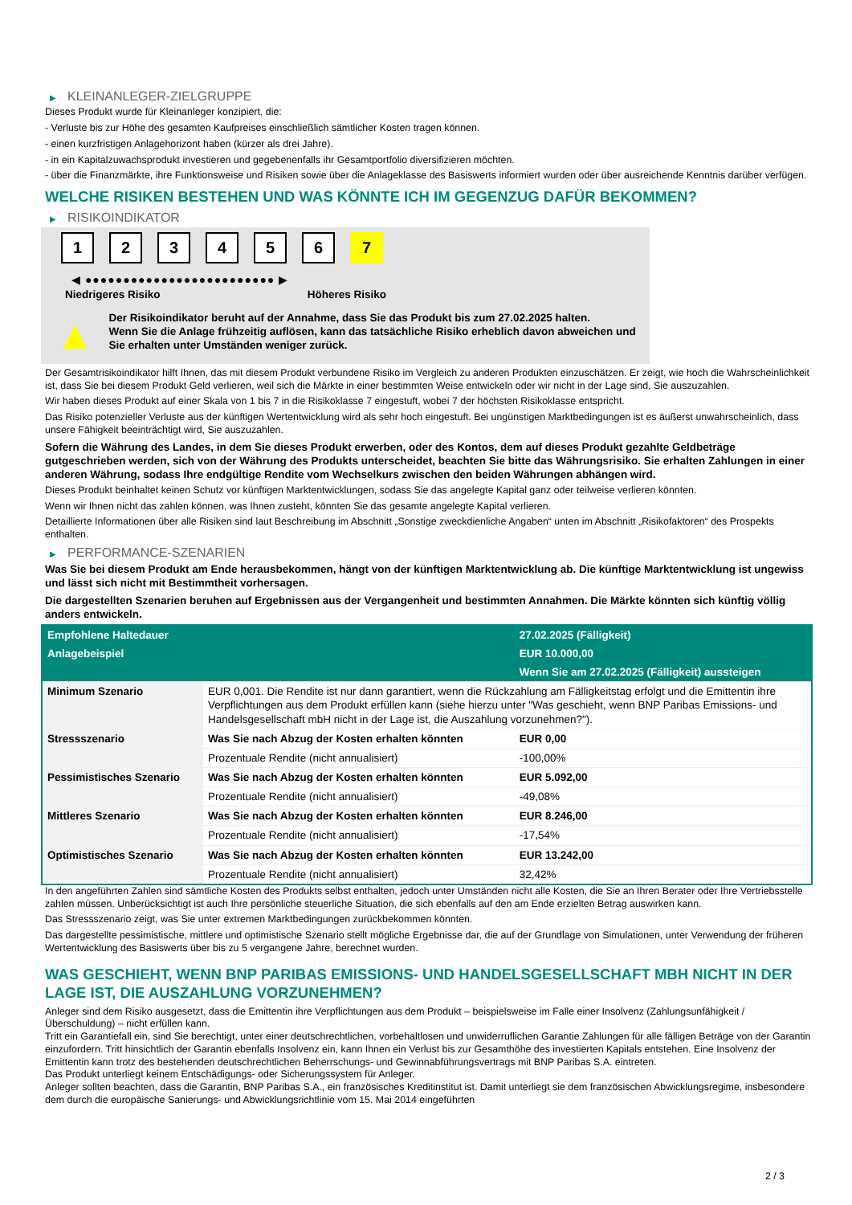▶ KLEINANLEGER-ZIELGRUPPE
Dieses Produkt wurde für Kleinanleger konzipiert, die:
- Verluste bis zur Höhe des gesamten Kaufpreises einschließlich sämtlicher Kosten tragen können.
- einen kurzfristigen Anlagehorizont haben (kürzer als drei Jahre).
- in ein Kapitalzuwachsprodukt investieren und gegebenenfalls ihr Gesamtportfolio diversifizieren möchten.
- über die Finanzmärkte, ihre Funktionsweise und Risiken sowie über die Anlageklasse des Basiswerts informiert wurden oder über ausreichende Kenntnis darüber verfügen.
WELCHE RISIKEN BESTEHEN UND WAS KÖNNTE ICH IM GEGENZUG DAFÜR BEKOMMEN?
▶ RISIKOINDIKATOR
1 2 3 4 5 6 7
◀ ●●●●●●●●●●●●●●●●●●●●●●●●● ▶
Niedrigeres Risiko Höheres Risiko
▲
Der Risikoindikator beruht auf der Annahme, dass Sie das Produkt bis zum 27.02.2025 halten.
Wenn Sie die Anlage frühzeitig auflösen, kann das tatsächliche Risiko erheblich davon abweichen und Sie erhalten unter Umständen weniger zurück.
Der Gesamtrisikoindikator hilft Ihnen, das mit diesem Produkt verbundene Risiko im Vergleich zu anderen Produkten einzuschätzen. Er zeigt, wie hoch die Wahrscheinlichkeit ist, dass Sie bei diesem Produkt Geld verlieren, weil sich die Märkte in einer bestimmten Weise entwickeln oder wir nicht in der Lage sind, Sie auszuzahlen.
Wir haben dieses Produkt auf einer Skala von 1 bis 7 in die Risikoklasse 7 eingestuft, wobei 7 der höchsten Risikoklasse entspricht.
Das Risiko potenzieller Verluste aus der künftigen Wertentwicklung wird als sehr hoch eingestuft. Bei ungünstigen Marktbedingungen ist es äußerst unwahrscheinlich, dass unsere Fähigkeit beeinträchtigt wird, Sie auszuzahlen.
Sofern die Währung des Landes, in dem Sie dieses Produkt erwerben, oder des Kontos, dem auf dieses Produkt gezahlte Geldbeträge gutgeschrieben werden, sich von der Währung des Produkts unterscheidet, beachten Sie bitte das Währungsrisiko. Sie erhalten Zahlungen in einer anderen Währung, sodass Ihre endgültige Rendite vom Wechselkurs zwischen den beiden Währungen abhängen wird.
Dieses Produkt beinhaltet keinen Schutz vor künftigen Marktentwicklungen, sodass Sie das angelegte Kapital ganz oder teilweise verlieren könnten.
Wenn wir Ihnen nicht das zahlen können, was Ihnen zusteht, könnten Sie das gesamte angelegte Kapital verlieren.
Detaillierte Informationen über alle Risiken sind laut Beschreibung im Abschnitt „Sonstige zweckdienliche Angaben“ unten im Abschnitt „Risikofaktoren“ des Prospekts enthalten.
▶ PERFORMANCE-SZENARIEN
Was Sie bei diesem Produkt am Ende herausbekommen, hängt von der künftigen Marktentwicklung ab. Die künftige Marktentwicklung ist ungewiss und lässt sich nicht mit Bestimmtheit vorhersagen.
Die dargestellten Szenarien beruhen auf Ergebnissen aus der Vergangenheit und bestimmten Annahmen. Die Märkte könnten sich künftig völlig anders entwickeln.
| Empfohlene Haltedauer | | 27.02.2025 (Fälligkeit) |
| --- | --- | --- |
| Anlagebeispiel | | EUR 10.000,00 |
| | | Wenn Sie am 27.02.2025 (Fälligkeit) aussteigen |
| Minimum Szenario | EUR 0,001. Die Rendite ist nur dann garantiert, wenn die Rückzahlung am Fälligkeitstag erfolgt und die Emittentin ihre Verpflichtungen aus dem Produkt erfüllen kann (siehe hierzu unter "Was geschieht, wenn BNP Paribas Emissions- und Handelsgesellschaft mbH nicht in der Lage ist, die Auszahlung vorzunehmen?"). | |
| Stressszenario | Was Sie nach Abzug der Kosten erhalten könnten | EUR 0,00 |
| | Prozentuale Rendite (nicht annualisiert) | -100,00% |
| Pessimistisches Szenario | Was Sie nach Abzug der Kosten erhalten könnten | EUR 5.092,00 |
| | Prozentuale Rendite (nicht annualisiert) | -49,08% |
| Mittleres Szenario | Was Sie nach Abzug der Kosten erhalten könnten | EUR 8.246,00 |
| | Prozentuale Rendite (nicht annualisiert) | -17,54% |
| Optimistisches Szenario | Was Sie nach Abzug der Kosten erhalten könnten | EUR 13.242,00 |
| | Prozentuale Rendite (nicht annualisiert) | 32,42% |
In den angeführten Zahlen sind sämtliche Kosten des Produkts selbst enthalten, jedoch unter Umständen nicht alle Kosten, die Sie an Ihren Berater oder Ihre Vertriebsstelle zahlen müssen. Unberücksichtigt ist auch Ihre persönliche steuerliche Situation, die sich ebenfalls auf den am Ende erzielten Betrag auswirken kann.
Das Stressszenario zeigt, was Sie unter extremen Marktbedingungen zurückbekommen könnten.
Das dargestellte pessimistische, mittlere und optimistische Szenario stellt mögliche Ergebnisse dar, die auf der Grundlage von Simulationen, unter Verwendung der früheren Wertentwicklung des Basiswerts über bis zu 5 vergangene Jahre, berechnet wurden.
WAS GESCHIEHT, WENN BNP PARIBAS EMISSIONS- UND HANDELSGESELLSCHAFT MBH NICHT IN DER LAGE IST, DIE AUSZAHLUNG VORZUNEHMEN?
Anleger sind dem Risiko ausgesetzt, dass die Emittentin ihre Verpflichtungen aus dem Produkt – beispielsweise im Falle einer Insolvenz (Zahlungsunfähigkeit / Überschuldung) – nicht erfüllen kann.
Tritt ein Garantiefall ein, sind Sie berechtigt, unter einer deutschrechtlichen, vorbehaltlosen und unwiderruflichen Garantie Zahlungen für alle fälligen Beträge von der Garantin einzufordern. Tritt hinsichtlich der Garantin ebenfalls Insolvenz ein, kann Ihnen ein Verlust bis zur Gesamthöhe des investierten Kapitals entstehen. Eine Insolvenz der Emittentin kann trotz des bestehenden deutschrechtlichen Beherrschungs- und Gewinnabführungsvertrags mit BNP Paribas S.A. eintreten.
Das Produkt unterliegt keinem Entschädigungs- oder Sicherungssystem für Anleger.
Anleger sollten beachten, dass die Garantin, BNP Paribas S.A., ein französisches Kreditinstitut ist. Damit unterliegt sie dem französischen Abwicklungsregime, insbesondere dem durch die europäische Sanierungs- und Abwicklungsrichtlinie vom 15. Mai 2014 eingeführten
2 / 3